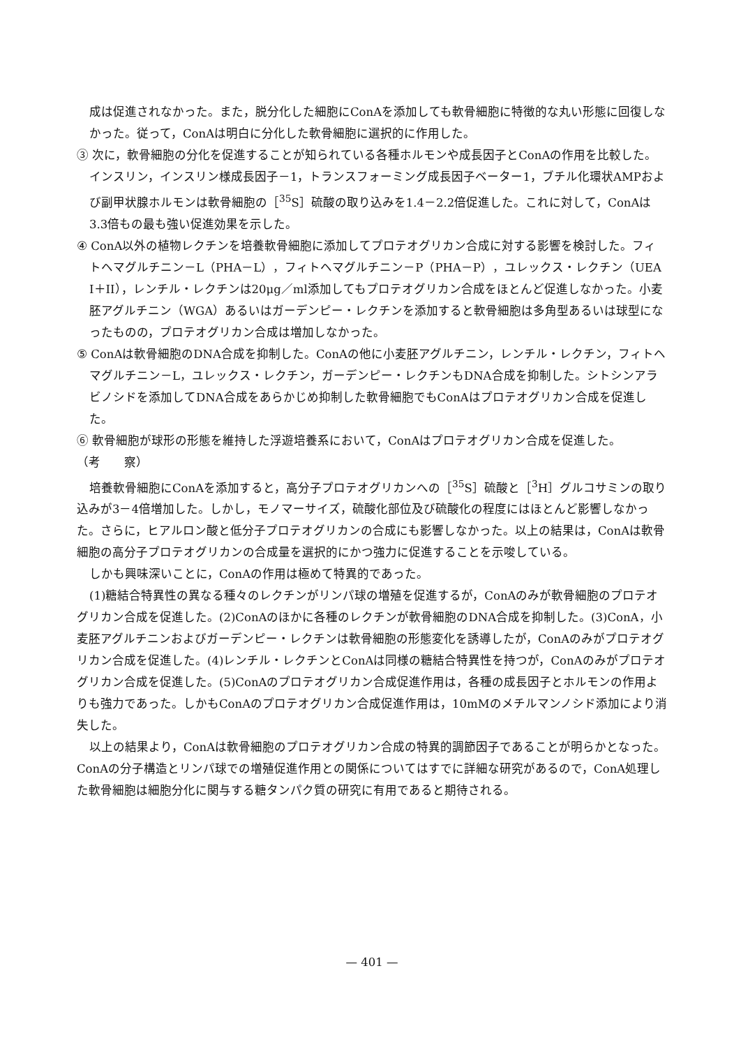成は促進されなかった。また，脱分化した細胞にConAを添加しても軟骨細胞に特徴的な丸い形態に回復しなかった。従って，ConAは明白に分化した軟骨細胞に選択的に作用した。
③ 次に，軟骨細胞の分化を促進することが知られている各種ホルモンや成長因子とConAの作用を比較した。インスリン，インスリン様成長因子－1，トランスフォーミング成長因子ベーター1，ブチル化環状AMPおよび副甲状腺ホルモンは軟骨細胞の［<sup>35</sup>S］硫酸の取り込みを1.4－2.2倍促進した。これに対して，ConAは3.3倍もの最も強い促進効果を示した。
④ ConA以外の植物レクチンを培養軟骨細胞に添加してプロテオグリカン合成に対する影響を検討した。フィトヘマグルチニン－L（PHA－L），フィトヘマグルチニン－P（PHA－P），ユレックス・レクチン（UEA I＋II），レンチル・レクチンは20μg／ml添加してもプロテオグリカン合成をほとんど促進しなかった。小麦胚アグルチニン（WGA）あるいはガーデンピー・レクチンを添加すると軟骨細胞は多角型あるいは球型になったものの，プロテオグリカン合成は増加しなかった。
⑤ ConAは軟骨細胞のDNA合成を抑制した。ConAの他に小麦胚アグルチニン，レンチル・レクチン，フィトヘマグルチニン－L，ユレックス・レクチン，ガーデンピー・レクチンもDNA合成を抑制した。シトシンアラビノシドを添加してDNA合成をあらかじめ抑制した軟骨細胞でもConAはプロテオグリカン合成を促進した。
⑥ 軟骨細胞が球形の形態を維持した浮遊培養系において，ConAはプロテオグリカン合成を促進した。
（考　　察）
培養軟骨細胞にConAを添加すると，高分子プロテオグリカンへの［<sup>35</sup>S］硫酸と［<sup>3</sup>H］グルコサミンの取り込みが3－4倍増加した。しかし，モノマーサイズ，硫酸化部位及び硫酸化の程度にはほとんど影響しなかった。さらに，ヒアルロン酸と低分子プロテオグリカンの合成にも影響しなかった。以上の結果は，ConAは軟骨細胞の高分子プロテオグリカンの合成量を選択的にかつ強力に促進することを示唆している。
しかも興味深いことに，ConAの作用は極めて特異的であった。
(1)糖結合特異性の異なる種々のレクチンがリンパ球の増殖を促進するが，ConAのみが軟骨細胞のプロテオグリカン合成を促進した。(2)ConAのほかに各種のレクチンが軟骨細胞のDNA合成を抑制した。(3)ConA，小麦胚アグルチニンおよびガーデンピー・レクチンは軟骨細胞の形態変化を誘導したが，ConAのみがプロテオグリカン合成を促進した。(4)レンチル・レクチンとConAは同様の糖結合特異性を持つが，ConAのみがプロテオグリカン合成を促進した。(5)ConAのプロテオグリカン合成促進作用は，各種の成長因子とホルモンの作用よりも強力であった。しかもConAのプロテオグリカン合成促進作用は，10mMのメチルマンノシド添加により消失した。
以上の結果より，ConAは軟骨細胞のプロテオグリカン合成の特異的調節因子であることが明らかとなった。ConAの分子構造とリンパ球での増殖促進作用との関係についてはすでに詳細な研究があるので，ConA処理した軟骨細胞は細胞分化に関与する糖タンパク質の研究に有用であると期待される。
— 401 —